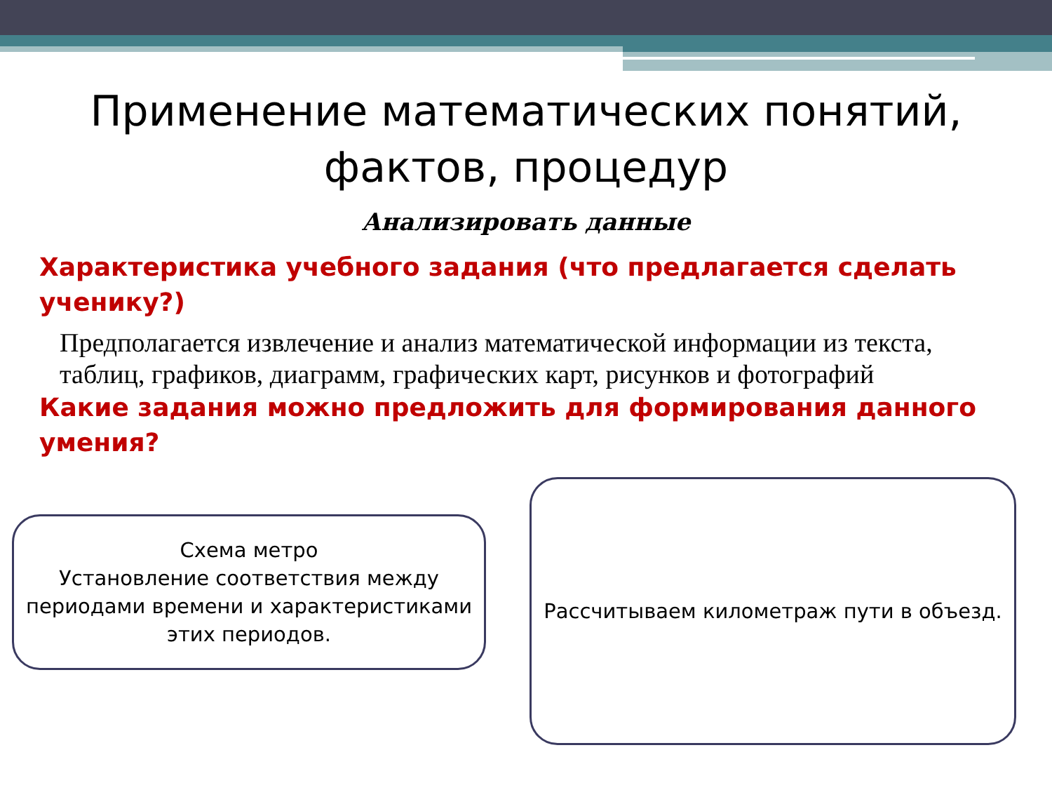Применение математических понятий, фактов, процедур
Анализировать данные
Характеристика учебного задания (что предлагается сделать ученику?)
Предполагается извлечение и анализ математической информации из текста, таблиц, графиков, диаграмм, графических карт, рисунков и фотографий
Какие задания можно предложить для формирования данного умения?
Схема метро
Установление соответствия между периодами времени и характеристиками этих периодов.
Рассчитываем километраж пути в объезд.